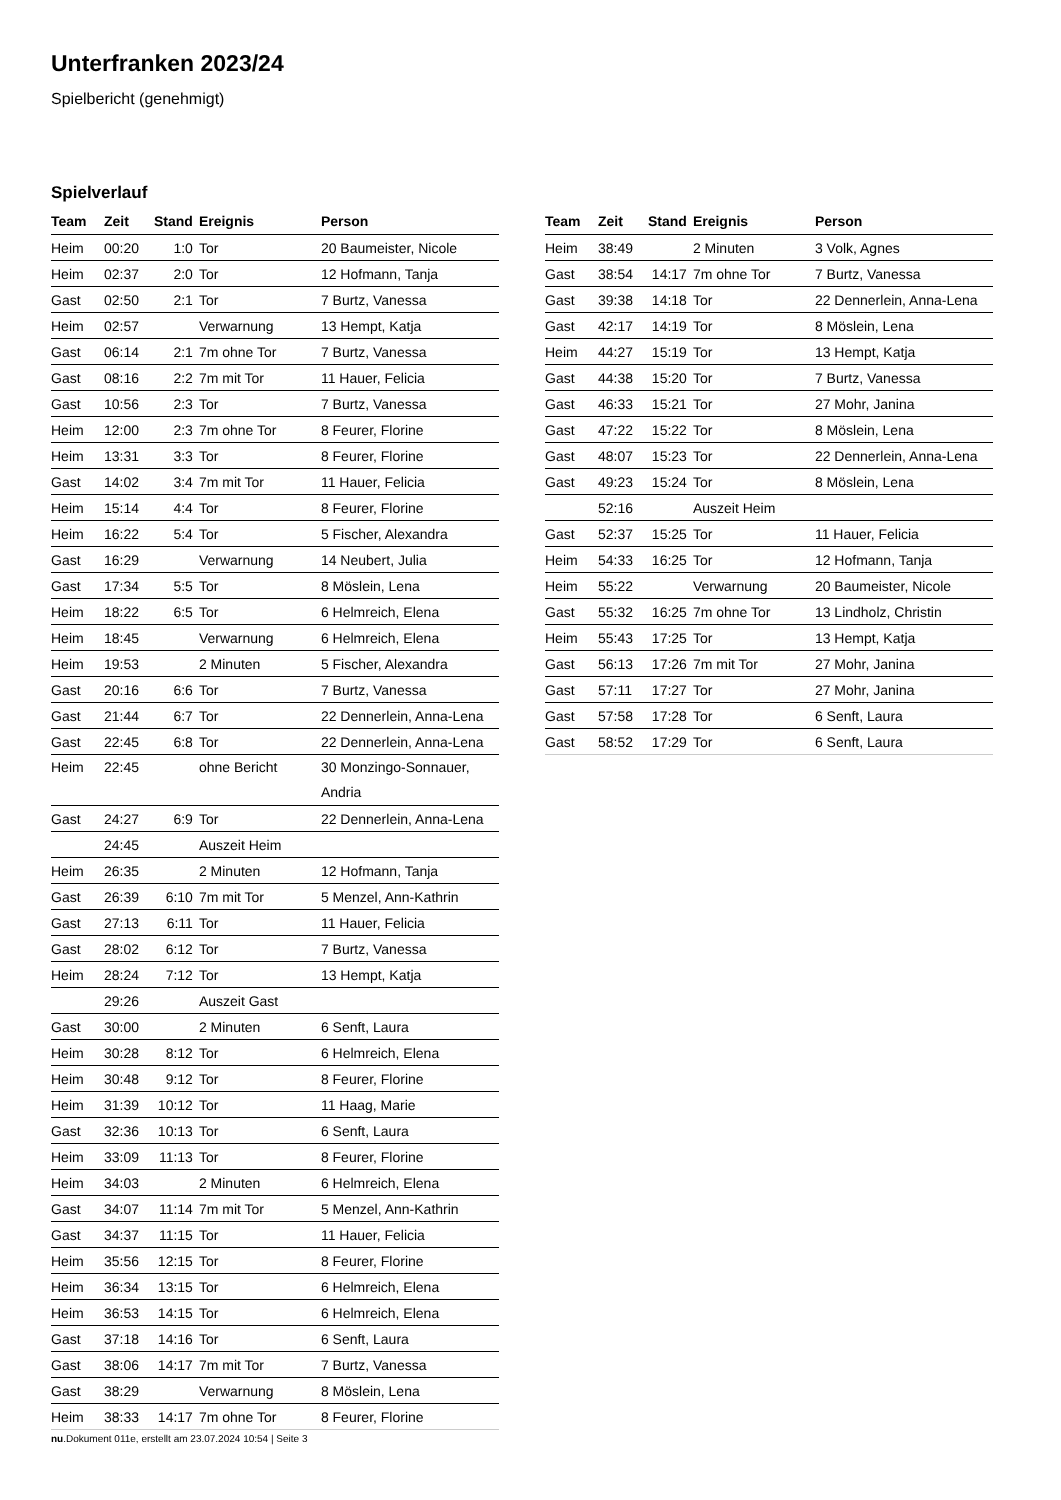Unterfranken 2023/24
Spielbericht (genehmigt)
Spielverlauf
| Team | Zeit | Stand | Ereignis | Person |
| --- | --- | --- | --- | --- |
| Heim | 00:20 | 1:0 | Tor | 20 Baumeister, Nicole |
| Heim | 02:37 | 2:0 | Tor | 12 Hofmann, Tanja |
| Gast | 02:50 | 2:1 | Tor | 7 Burtz, Vanessa |
| Heim | 02:57 | | Verwarnung | 13 Hempt, Katja |
| Gast | 06:14 | 2:1 | 7m ohne Tor | 7 Burtz, Vanessa |
| Gast | 08:16 | 2:2 | 7m mit Tor | 11 Hauer, Felicia |
| Gast | 10:56 | 2:3 | Tor | 7 Burtz, Vanessa |
| Heim | 12:00 | 2:3 | 7m ohne Tor | 8 Feurer, Florine |
| Heim | 13:31 | 3:3 | Tor | 8 Feurer, Florine |
| Gast | 14:02 | 3:4 | 7m mit Tor | 11 Hauer, Felicia |
| Heim | 15:14 | 4:4 | Tor | 8 Feurer, Florine |
| Heim | 16:22 | 5:4 | Tor | 5 Fischer, Alexandra |
| Gast | 16:29 | | Verwarnung | 14 Neubert, Julia |
| Gast | 17:34 | 5:5 | Tor | 8 Möslein, Lena |
| Heim | 18:22 | 6:5 | Tor | 6 Helmreich, Elena |
| Heim | 18:45 | | Verwarnung | 6 Helmreich, Elena |
| Heim | 19:53 | | 2 Minuten | 5 Fischer, Alexandra |
| Gast | 20:16 | 6:6 | Tor | 7 Burtz, Vanessa |
| Gast | 21:44 | 6:7 | Tor | 22 Dennerlein, Anna-Lena |
| Gast | 22:45 | 6:8 | Tor | 22 Dennerlein, Anna-Lena |
| Heim | 22:45 | | ohne Bericht | 30 Monzingo-Sonnauer, Andria |
| Gast | 24:27 | 6:9 | Tor | 22 Dennerlein, Anna-Lena |
| | 24:45 | | Auszeit Heim | |
| Heim | 26:35 | | 2 Minuten | 12 Hofmann, Tanja |
| Gast | 26:39 | 6:10 | 7m mit Tor | 5 Menzel, Ann-Kathrin |
| Gast | 27:13 | 6:11 | Tor | 11 Hauer, Felicia |
| Gast | 28:02 | 6:12 | Tor | 7 Burtz, Vanessa |
| Heim | 28:24 | 7:12 | Tor | 13 Hempt, Katja |
| | 29:26 | | Auszeit Gast | |
| Gast | 30:00 | | 2 Minuten | 6 Senft, Laura |
| Heim | 30:28 | 8:12 | Tor | 6 Helmreich, Elena |
| Heim | 30:48 | 9:12 | Tor | 8 Feurer, Florine |
| Heim | 31:39 | 10:12 | Tor | 11 Haag, Marie |
| Gast | 32:36 | 10:13 | Tor | 6 Senft, Laura |
| Heim | 33:09 | 11:13 | Tor | 8 Feurer, Florine |
| Heim | 34:03 | | 2 Minuten | 6 Helmreich, Elena |
| Gast | 34:07 | 11:14 | 7m mit Tor | 5 Menzel, Ann-Kathrin |
| Gast | 34:37 | 11:15 | Tor | 11 Hauer, Felicia |
| Heim | 35:56 | 12:15 | Tor | 8 Feurer, Florine |
| Heim | 36:34 | 13:15 | Tor | 6 Helmreich, Elena |
| Heim | 36:53 | 14:15 | Tor | 6 Helmreich, Elena |
| Gast | 37:18 | 14:16 | Tor | 6 Senft, Laura |
| Gast | 38:06 | 14:17 | 7m mit Tor | 7 Burtz, Vanessa |
| Gast | 38:29 | | Verwarnung | 8 Möslein, Lena |
| Heim | 38:33 | 14:17 | 7m ohne Tor | 8 Feurer, Florine |
| Team | Zeit | Stand | Ereignis | Person |
| --- | --- | --- | --- | --- |
| Heim | 38:49 | | 2 Minuten | 3 Volk, Agnes |
| Gast | 38:54 | 14:17 | 7m ohne Tor | 7 Burtz, Vanessa |
| Gast | 39:38 | 14:18 | Tor | 22 Dennerlein, Anna-Lena |
| Gast | 42:17 | 14:19 | Tor | 8 Möslein, Lena |
| Heim | 44:27 | 15:19 | Tor | 13 Hempt, Katja |
| Gast | 44:38 | 15:20 | Tor | 7 Burtz, Vanessa |
| Gast | 46:33 | 15:21 | Tor | 27 Mohr, Janina |
| Gast | 47:22 | 15:22 | Tor | 8 Möslein, Lena |
| Gast | 48:07 | 15:23 | Tor | 22 Dennerlein, Anna-Lena |
| Gast | 49:23 | 15:24 | Tor | 8 Möslein, Lena |
| | 52:16 | | Auszeit Heim | |
| Gast | 52:37 | 15:25 | Tor | 11 Hauer, Felicia |
| Heim | 54:33 | 16:25 | Tor | 12 Hofmann, Tanja |
| Heim | 55:22 | | Verwarnung | 20 Baumeister, Nicole |
| Gast | 55:32 | 16:25 | 7m ohne Tor | 13 Lindholz, Christin |
| Heim | 55:43 | 17:25 | Tor | 13 Hempt, Katja |
| Gast | 56:13 | 17:26 | 7m mit Tor | 27 Mohr, Janina |
| Gast | 57:11 | 17:27 | Tor | 27 Mohr, Janina |
| Gast | 57:58 | 17:28 | Tor | 6 Senft, Laura |
| Gast | 58:52 | 17:29 | Tor | 6 Senft, Laura |
nu.Dokument 011e, erstellt am 23.07.2024 10:54 | Seite 3